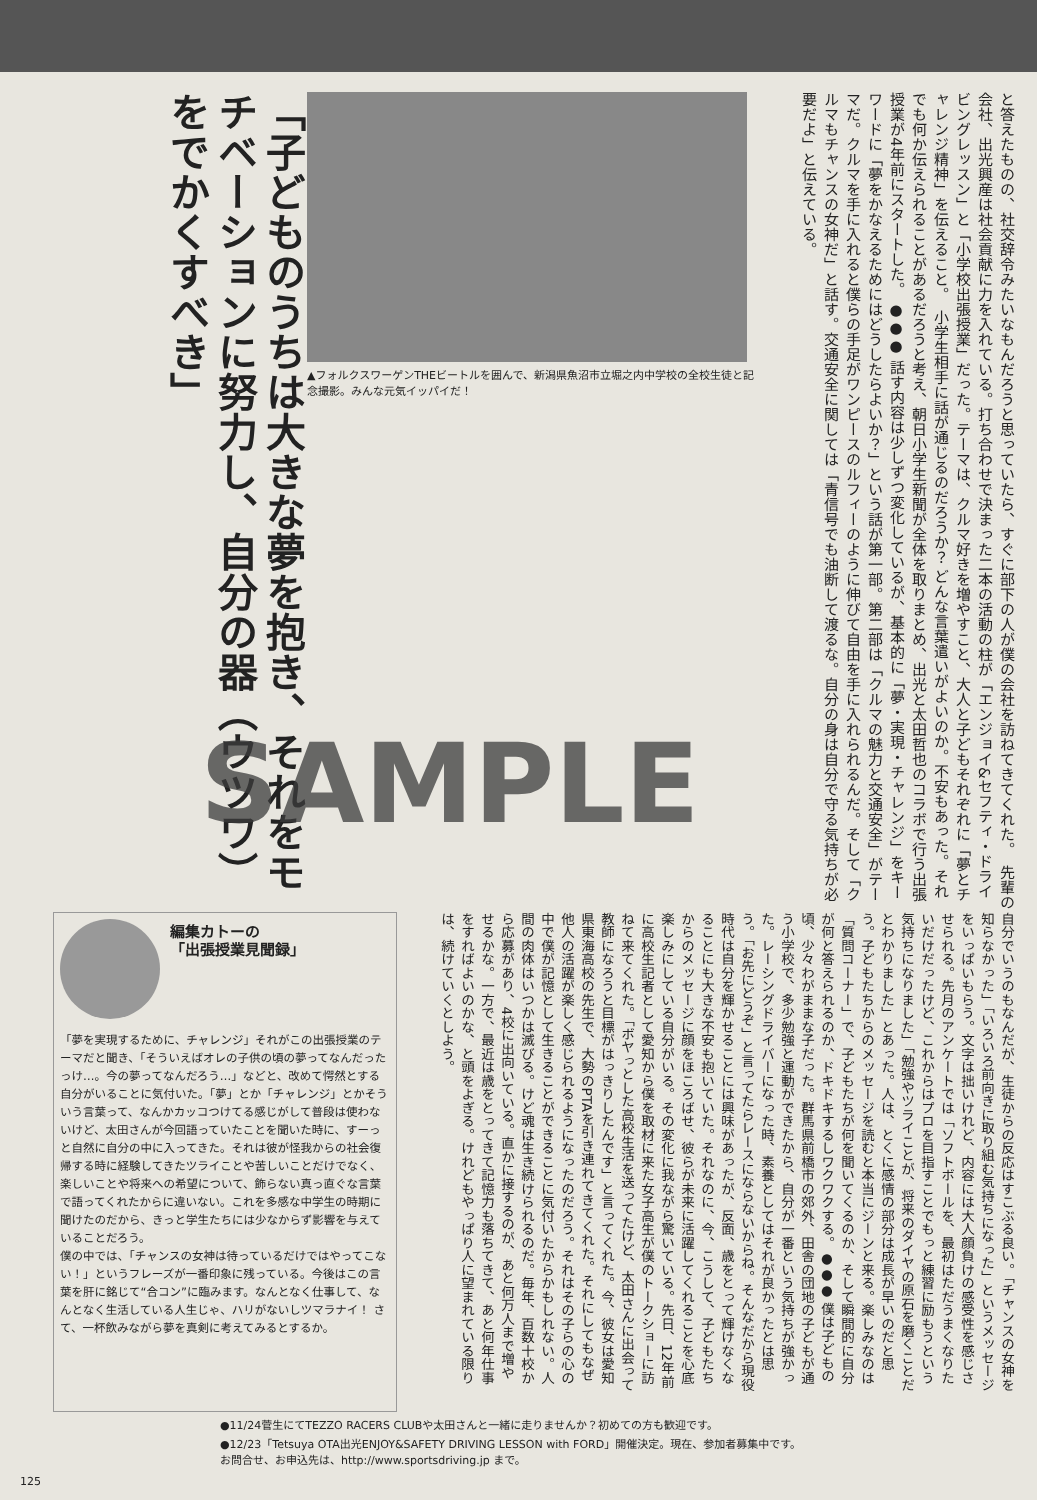と答えたものの、社交辞令みたいなもんだろうと思っていたら、すぐに部下の人が僕の会社を訪ねてきてくれた。　先輩の会社、出光興産は社会貢献に力を入れている。打ち合わせで決まった二本の活動の柱が「エンジョイ&セフティ・ドライビングレッスン」と「小学校出張授業」だった。テーマは、クルマ好きを増やすこと、大人と子どもそれぞれに「夢とチャレンジ精神」を伝えること。　小学生相手に話が通じるのだろうか？ どんな言葉遣いがよいのか。不安もあった。それでも何か伝えられることがあるだろうと考え、朝日小学生新聞が全体を取りまとめ、出光と太田哲也のコラボで行う出張授業が4年前にスタートした。 ●●● 話す内容は少しずつ変化しているが、基本的に「夢・実現・チャレンジ」をキーワードに「夢をかなえるためにはどうしたらよいか？」という話が第一部。第二部は「クルマの魅力と交通安全」がテーマだ。クルマを手に入れると僕らの手足がワンピースのルフィーのように伸びて自由を手に入れられるんだ。そして「クルマもチャンスの女神だ」と話す。交通安全に関しては「青信号でも油断して渡るな。自分の身は自分で守る気持ちが必要だよ」と伝えている。
▲フォルクスワーゲンTHEビートルを囲んで、新潟県魚沼市立堀之内中学校の全校生徒と記念撮影。みんな元気イッパイだ！
「子どものうちは大きな夢を抱き、それをモチベーションに努力し、自分の器（ウツワ）をでかくすべき」
自分でいうのもなんだが、生徒からの反応はすこぶる良い。「チャンスの女神を知らなかった」「いろいろ前向きに取り組む気持ちになった」というメッセージをいっぱいもらう。文字は拙いけれど、内容には大人顔負けの感受性を感じさせられる。先月のアンケートでは「ソフトボールを、最初はただうまくなりたいだけだったけど、これからはプロを目指すことでもっと練習に励もうという気持ちになりました」「勉強やツライことが、将来のダイヤの原石を磨くことだとわかりました」とあった。人は、とくに感情の部分は成長が早いのだと思う。子どもたちからのメッセージを読むと本当にジーンと来る。楽しみなのは「質問コーナー」で、子どもたちが何を聞いてくるのか、そして瞬間的に自分が何と答えられるのか、ドキドキするしワクワクする。●●● 僕は子どもの頃、少々わがままな子だった。群馬県前橋市の郊外、田舎の団地の子どもが通う小学校で、多少勉強と運動ができたから、自分が一番という気持ちが強かった。レーシングドライバーになった時、素養としてはそれが良かったとは思う。「お先にどうぞ」と言ってたらレースにならないからね。そんなだから現役時代は自分を輝かせることには興味があったが、反面、歳をとって輝けなくなることにも大きな不安も抱いていた。それなのに、今、こうして、子どもたちからのメッセージに顔をほころばせ、彼らが未来に活躍してくれることを心底楽しみにしている自分がいる。その変化に我ながら驚いている。先日、12年前に高校生記者として愛知から僕を取材に来た女子高生が僕のトークショーに訪ねて来てくれた。「ボヤっとした高校生活を送ってたけど、太田さんに出会って教師になろうと目標がはっきりしたんです」と言ってくれた。今、彼女は愛知県東海高校の先生で、大勢のPTAを引き連れてきてくれた。それにしてもなぜ他人の活躍が楽しく感じられるようになったのだろう。それはその子らの心の中で僕が記憶として生きることができることに気付いたからかもしれない。人間の肉体はいつかは滅びる。けど魂は生き続けられるのだ。毎年、百数十校から応募があり、4校に出向いている。直かに接するのが、あと何万人まで増やせるかな。一方で、最近は歳をとってきて記憶力も落ちてきて、あと何年仕事をすればよいのかな、と頭をよぎる。けれどもやっぱり人に望まれている限りは、続けていくとしよう。
編集カトーの
「出張授業見聞録」
「夢を実現するために、チャレンジ」それがこの出張授業のテーマだと聞き、「そういえばオレの子供の頃の夢ってなんだったっけ…。今の夢ってなんだろう…」などと、改めて愕然とする自分がいることに気付いた。「夢」とか「チャレンジ」とかそういう言葉って、なんかカッコつけてる感じがして普段は使わないけど、太田さんが今回語っていたことを聞いた時に、すーっと自然に自分の中に入ってきた。それは彼が怪我からの社会復帰する時に経験してきたツライことや苦しいことだけでなく、楽しいことや将来への希望について、飾らない真っ直ぐな言葉で語ってくれたからに違いない。これを多感な中学生の時期に聞けたのだから、きっと学生たちには少なからず影響を与えていることだろう。
僕の中では、「チャンスの女神は待っているだけではやってこない！」というフレーズが一番印象に残っている。今後はこの言葉を肝に銘じて“合コン”に臨みます。なんとなく仕事して、なんとなく生活している人生じゃ、ハリがないしツマラナイ！ さて、一杯飲みながら夢を真剣に考えてみるとするか。
●11/24菅生にてTEZZO RACERS CLUBや太田さんと一緒に走りませんか？初めての方も歓迎です。
●12/23「Tetsuya OTA出光ENJOY&SAFETY DRIVING LESSON with FORD」開催決定。現在、参加者募集中です。
お問合せ、お申込先は、http://www.sportsdriving.jp まで。
125
SAMPLE